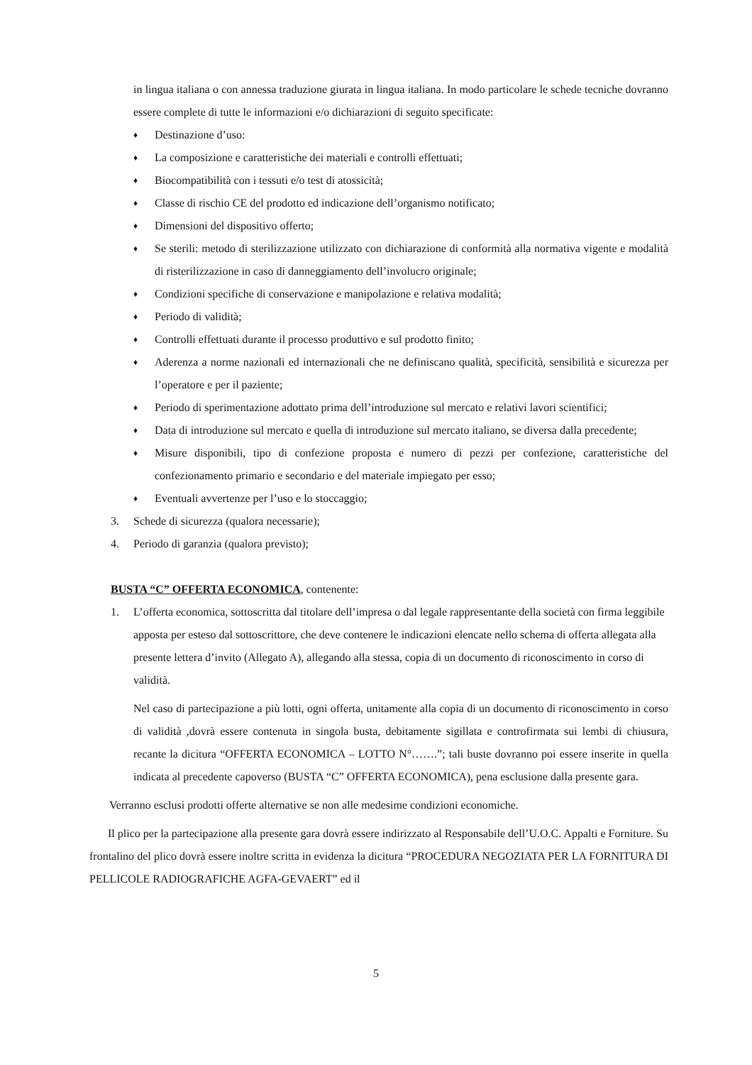in lingua italiana o con annessa traduzione giurata in lingua italiana. In modo particolare le schede tecniche dovranno essere complete di tutte le informazioni e/o dichiarazioni di seguito specificate:
♦ Destinazione d’uso:
♦ La composizione e caratteristiche dei materiali e controlli effettuati;
♦ Biocompatibilità con i tessuti e/o test di atossicità;
♦ Classe di rischio CE del prodotto ed indicazione dell’organismo notificato;
♦ Dimensioni del dispositivo offerto;
♦ Se sterili: metodo di sterilizzazione utilizzato con dichiarazione di conformità alla normativa vigente e modalità di risterilizzazione in caso di danneggiamento dell’involucro originale;
♦ Condizioni specifiche di conservazione e manipolazione e relativa modalità;
♦ Periodo di validità;
♦ Controlli effettuati durante il processo produttivo e sul prodotto finito;
♦ Aderenza a norme nazionali ed internazionali che ne definiscano qualità, specificità, sensibilità e sicurezza per l’operatore e per il paziente;
♦ Periodo di sperimentazione adottato prima dell’introduzione sul mercato e relativi lavori scientifici;
♦ Data di introduzione sul mercato e quella di introduzione sul mercato italiano, se diversa dalla precedente;
♦ Misure disponibili, tipo di confezione proposta e numero di pezzi per confezione, caratteristiche del confezionamento primario e secondario e del materiale impiegato per esso;
♦ Eventuali avvertenze per l’uso e lo stoccaggio;
3. Schede di sicurezza (qualora necessarie);
4. Periodo di garanzia (qualora previsto);
BUSTA “C” OFFERTA ECONOMICA, contenente:
1. L’offerta economica, sottoscritta dal titolare dell’impresa o dal legale rappresentante della società con firma leggibile apposta per esteso dal sottoscrittore, che deve contenere le indicazioni elencate nello schema di offerta allegata alla presente lettera d’invito (Allegato A), allegando alla stessa, copia di un documento di riconoscimento in corso di validità.
Nel caso di partecipazione a più lotti, ogni offerta, unitamente alla copia di un documento di riconoscimento in corso di validità ,dovrà essere contenuta in singola busta, debitamente sigillata e controfirmata sui lembi di chiusura, recante la dicitura “OFFERTA ECONOMICA – LOTTO N°…….”; tali buste dovranno poi essere inserite in quella indicata al precedente capoverso (BUSTA “C” OFFERTA ECONOMICA), pena esclusione dalla presente gara.
Verranno esclusi prodotti offerte alternative se non alle medesime condizioni economiche.
Il plico per la partecipazione alla presente gara dovrà essere indirizzato al Responsabile dell’U.O.C. Appalti e Forniture. Su frontalino del plico dovrà essere inoltre scritta in evidenza la dicitura “PROCEDURA NEGOZIATA PER LA FORNITURA DI PELLICOLE RADIOGRAFICHE AGFA-GEVAERT” ed il
5